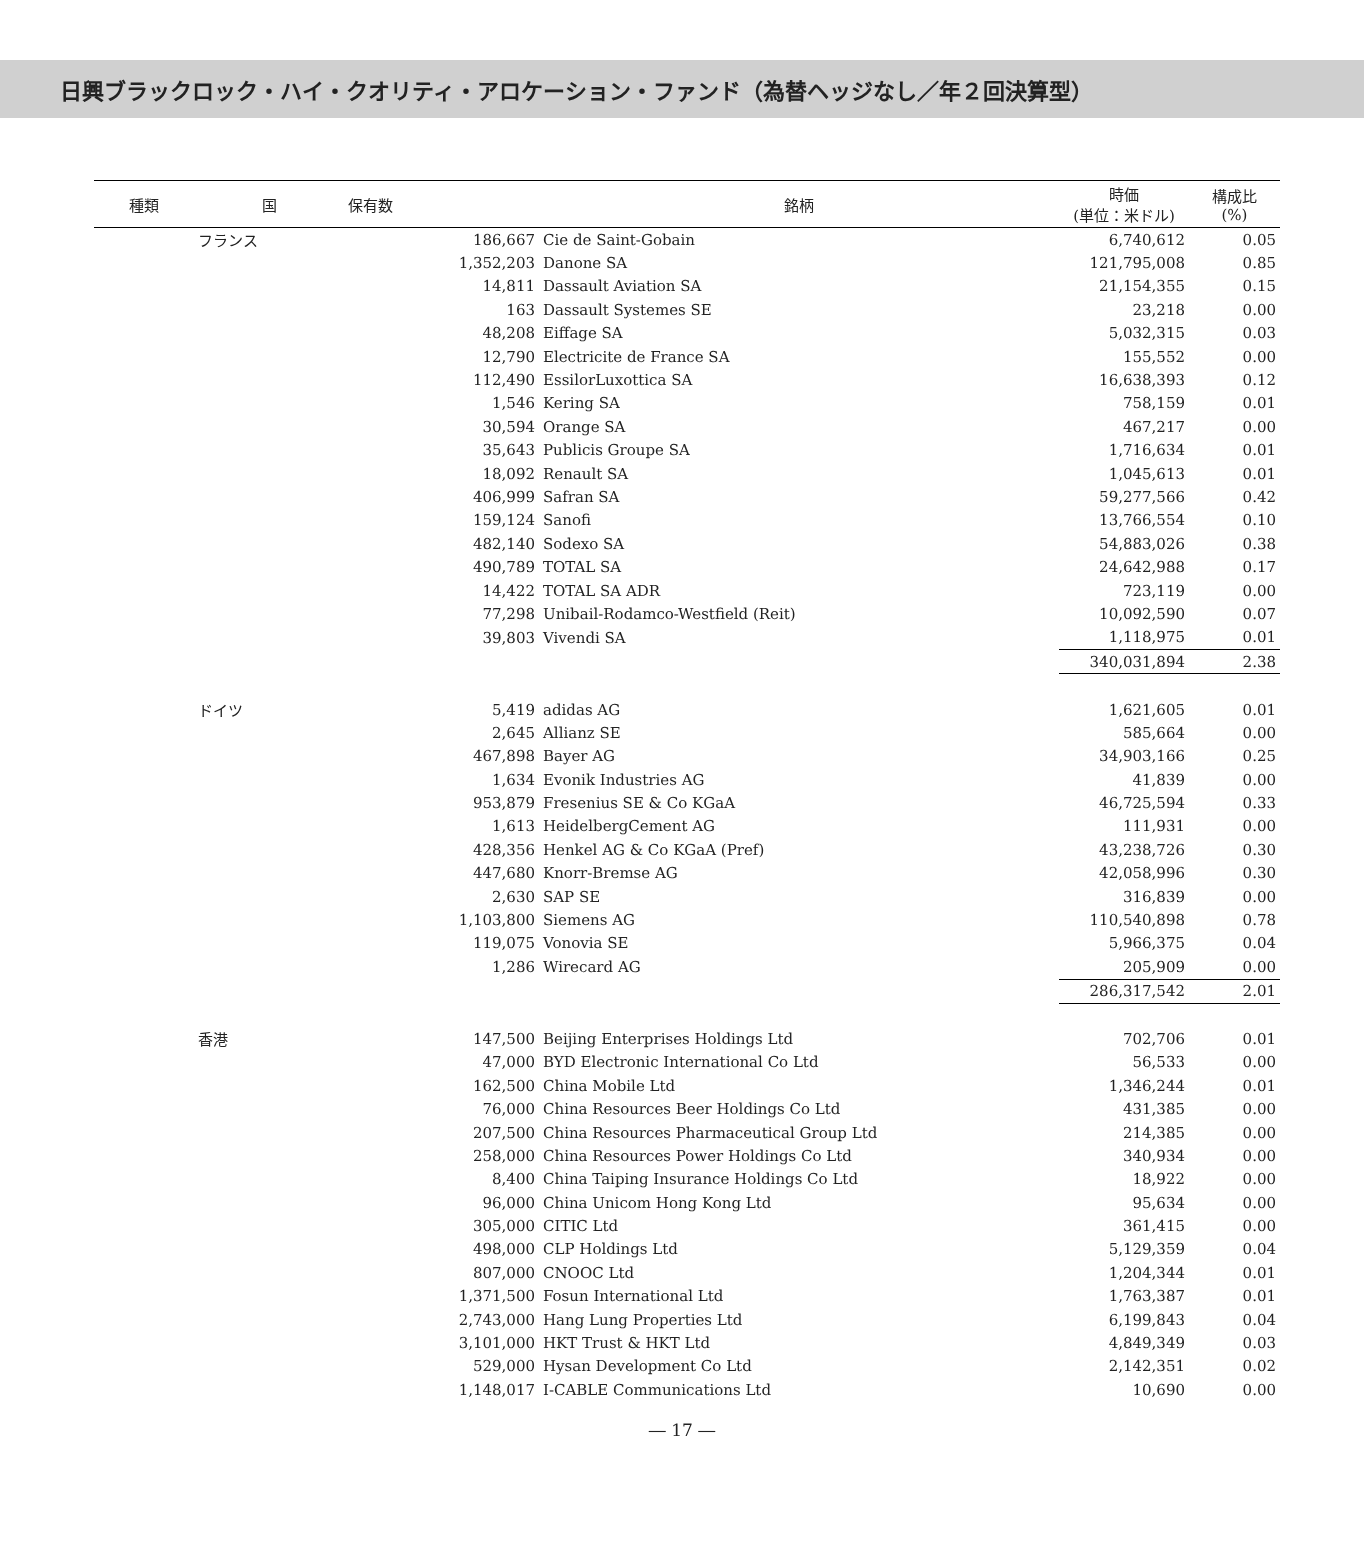日興ブラックロック・ハイ・クオリティ・アロケーション・ファンド（為替ヘッジなし／年２回決算型）
| 種類 | 国 | 保有数 | 銘柄 | 時価 (単位：米ドル) | 構成比 (%) |
| --- | --- | --- | --- | --- | --- |
| | フランス | 186,667 | Cie de Saint-Gobain | 6,740,612 | 0.05 |
| | | 1,352,203 | Danone SA | 121,795,008 | 0.85 |
| | | 14,811 | Dassault Aviation SA | 21,154,355 | 0.15 |
| | | 163 | Dassault Systemes SE | 23,218 | 0.00 |
| | | 48,208 | Eiffage SA | 5,032,315 | 0.03 |
| | | 12,790 | Electricite de France SA | 155,552 | 0.00 |
| | | 112,490 | EssilorLuxottica SA | 16,638,393 | 0.12 |
| | | 1,546 | Kering SA | 758,159 | 0.01 |
| | | 30,594 | Orange SA | 467,217 | 0.00 |
| | | 35,643 | Publicis Groupe SA | 1,716,634 | 0.01 |
| | | 18,092 | Renault SA | 1,045,613 | 0.01 |
| | | 406,999 | Safran SA | 59,277,566 | 0.42 |
| | | 159,124 | Sanofi | 13,766,554 | 0.10 |
| | | 482,140 | Sodexo SA | 54,883,026 | 0.38 |
| | | 490,789 | TOTAL SA | 24,642,988 | 0.17 |
| | | 14,422 | TOTAL SA ADR | 723,119 | 0.00 |
| | | 77,298 | Unibail-Rodamco-Westfield (Reit) | 10,092,590 | 0.07 |
| | | 39,803 | Vivendi SA | 1,118,975 | 0.01 |
| | | | | 340,031,894 | 2.38 |
| | ドイツ | 5,419 | adidas AG | 1,621,605 | 0.01 |
| | | 2,645 | Allianz SE | 585,664 | 0.00 |
| | | 467,898 | Bayer AG | 34,903,166 | 0.25 |
| | | 1,634 | Evonik Industries AG | 41,839 | 0.00 |
| | | 953,879 | Fresenius SE & Co KGaA | 46,725,594 | 0.33 |
| | | 1,613 | HeidelbergCement AG | 111,931 | 0.00 |
| | | 428,356 | Henkel AG & Co KGaA (Pref) | 43,238,726 | 0.30 |
| | | 447,680 | Knorr-Bremse AG | 42,058,996 | 0.30 |
| | | 2,630 | SAP SE | 316,839 | 0.00 |
| | | 1,103,800 | Siemens AG | 110,540,898 | 0.78 |
| | | 119,075 | Vonovia SE | 5,966,375 | 0.04 |
| | | 1,286 | Wirecard AG | 205,909 | 0.00 |
| | | | | 286,317,542 | 2.01 |
| | 香港 | 147,500 | Beijing Enterprises Holdings Ltd | 702,706 | 0.01 |
| | | 47,000 | BYD Electronic International Co Ltd | 56,533 | 0.00 |
| | | 162,500 | China Mobile Ltd | 1,346,244 | 0.01 |
| | | 76,000 | China Resources Beer Holdings Co Ltd | 431,385 | 0.00 |
| | | 207,500 | China Resources Pharmaceutical Group Ltd | 214,385 | 0.00 |
| | | 258,000 | China Resources Power Holdings Co Ltd | 340,934 | 0.00 |
| | | 8,400 | China Taiping Insurance Holdings Co Ltd | 18,922 | 0.00 |
| | | 96,000 | China Unicom Hong Kong Ltd | 95,634 | 0.00 |
| | | 305,000 | CITIC Ltd | 361,415 | 0.00 |
| | | 498,000 | CLP Holdings Ltd | 5,129,359 | 0.04 |
| | | 807,000 | CNOOC Ltd | 1,204,344 | 0.01 |
| | | 1,371,500 | Fosun International Ltd | 1,763,387 | 0.01 |
| | | 2,743,000 | Hang Lung Properties Ltd | 6,199,843 | 0.04 |
| | | 3,101,000 | HKT Trust & HKT Ltd | 4,849,349 | 0.03 |
| | | 529,000 | Hysan Development Co Ltd | 2,142,351 | 0.02 |
| | | 1,148,017 | I-CABLE Communications Ltd | 10,690 | 0.00 |
― 17 ―